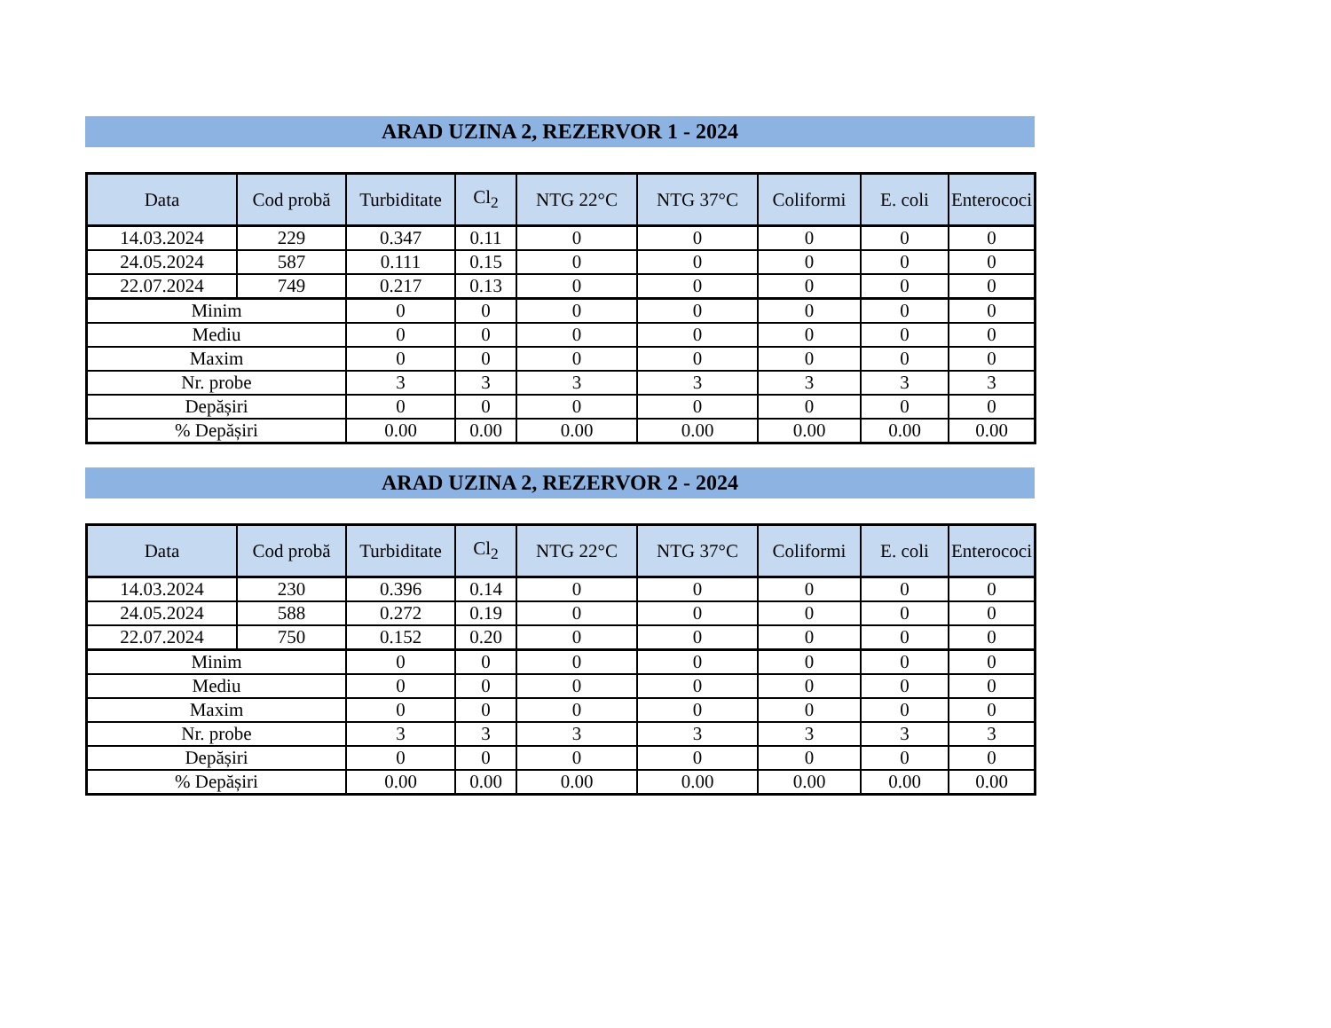ARAD UZINA 2, REZERVOR 1 - 2024
| Data | Cod probă | Turbiditate | Cl<sub>2</sub> | NTG 22°C | NTG 37°C | Coliformi | E. coli | Enterococi |
| --- | --- | --- | --- | --- | --- | --- | --- | --- |
| 14.03.2024 | 229 | 0.347 | 0.11 | 0 | 0 | 0 | 0 | 0 |
| 24.05.2024 | 587 | 0.111 | 0.15 | 0 | 0 | 0 | 0 | 0 |
| 22.07.2024 | 749 | 0.217 | 0.13 | 0 | 0 | 0 | 0 | 0 |
| Minim | | 0 | 0 | 0 | 0 | 0 | 0 | 0 |
| Mediu | | 0 | 0 | 0 | 0 | 0 | 0 | 0 |
| Maxim | | 0 | 0 | 0 | 0 | 0 | 0 | 0 |
| Nr. probe | | 3 | 3 | 3 | 3 | 3 | 3 | 3 |
| Depășiri | | 0 | 0 | 0 | 0 | 0 | 0 | 0 |
| % Depășiri | | 0.00 | 0.00 | 0.00 | 0.00 | 0.00 | 0.00 | 0.00 |
ARAD UZINA 2, REZERVOR 2 - 2024
| Data | Cod probă | Turbiditate | Cl<sub>2</sub> | NTG 22°C | NTG 37°C | Coliformi | E. coli | Enterococi |
| --- | --- | --- | --- | --- | --- | --- | --- | --- |
| 14.03.2024 | 230 | 0.396 | 0.14 | 0 | 0 | 0 | 0 | 0 |
| 24.05.2024 | 588 | 0.272 | 0.19 | 0 | 0 | 0 | 0 | 0 |
| 22.07.2024 | 750 | 0.152 | 0.20 | 0 | 0 | 0 | 0 | 0 |
| Minim | | 0 | 0 | 0 | 0 | 0 | 0 | 0 |
| Mediu | | 0 | 0 | 0 | 0 | 0 | 0 | 0 |
| Maxim | | 0 | 0 | 0 | 0 | 0 | 0 | 0 |
| Nr. probe | | 3 | 3 | 3 | 3 | 3 | 3 | 3 |
| Depășiri | | 0 | 0 | 0 | 0 | 0 | 0 | 0 |
| % Depășiri | | 0.00 | 0.00 | 0.00 | 0.00 | 0.00 | 0.00 | 0.00 |